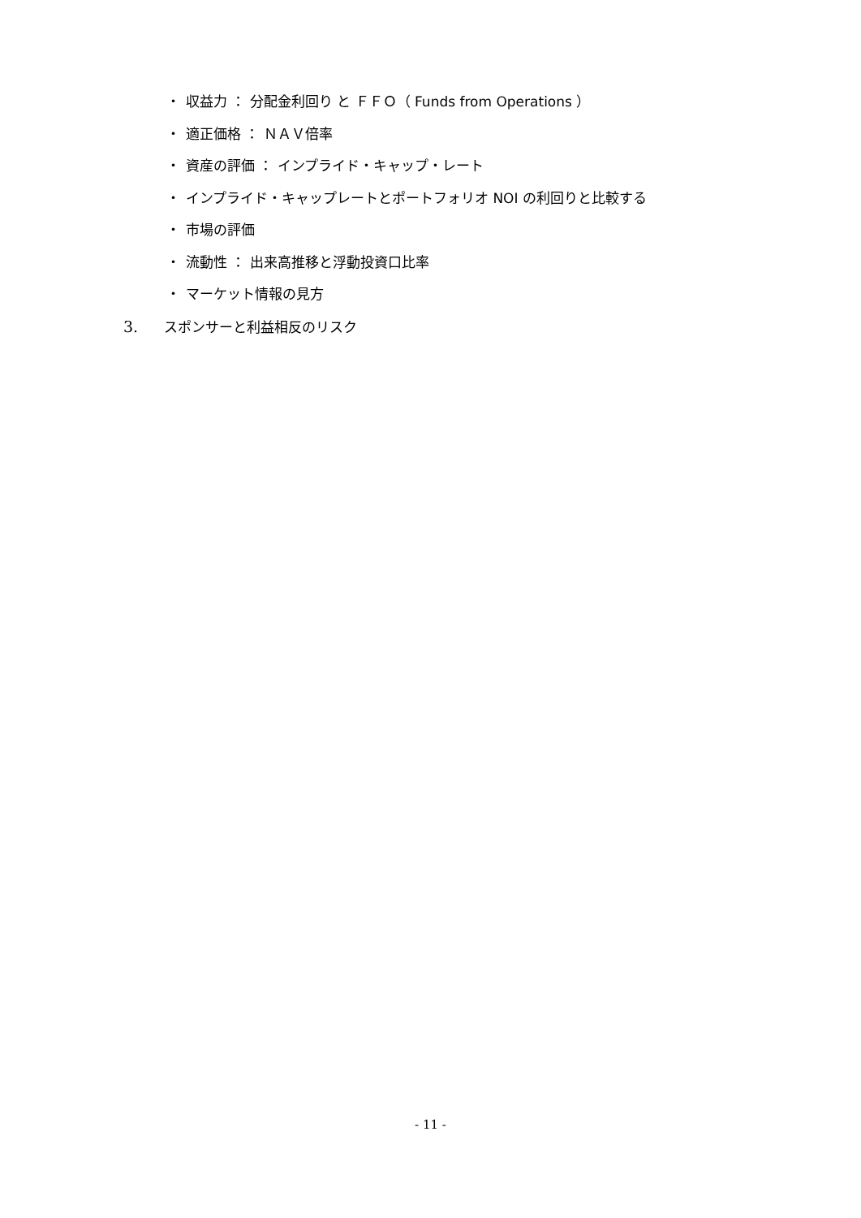・ 収益力 ： 分配金利回り と ＦＦＯ（ Funds from Operations ）
・ 適正価格 ： ＮＡＶ倍率
・ 資産の評価 ： インプライド・キャップ・レート
・ インプライド・キャップレートとポートフォリオ NOI の利回りと比較する
・ 市場の評価
・ 流動性 ： 出来高推移と浮動投資口比率
・ マーケット情報の見方
3. スポンサーと利益相反のリスク
- 11 -